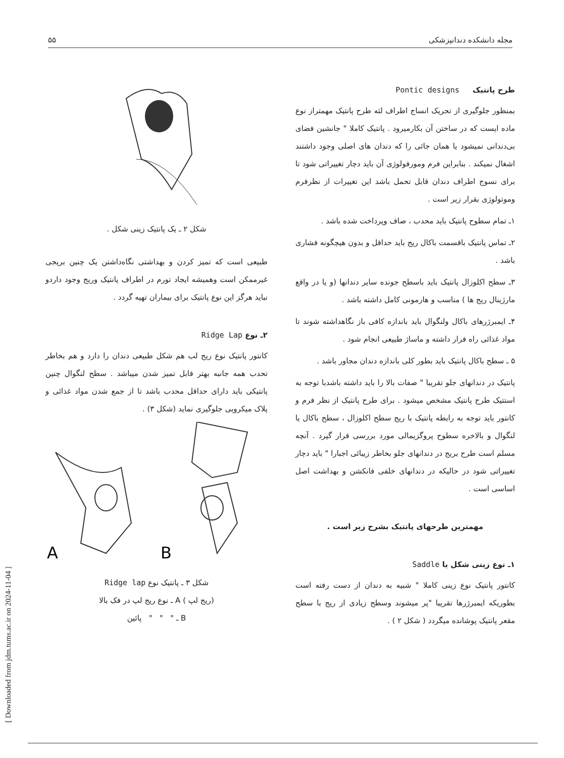[ Downloaded from jdm.tums.ac.ir on 2024-11-04 ]
مجله دانشکده دندانپزشکی ۵۵
طرح پانتیک Pontic designs
بمنظور جلوگیری از تحریک انساج اطراف لثه طرح پانتیک مهمتراز نوع ماده ایست که در ساختن آن بکارمیرود . پانتیک کاملا " جانشین فضای بی‌دندانی نمیشود یا همان جائی را که دندان های اصلی وجود داشتند اشغال نمیکند . بنابراین فرم ومورفولوژی آن باید دچار تغییراتی شود تا برای نسوج اطراف دندان قابل تحمل باشد این تغییرات از نظرفرم وموتولوژی بقرار زیر است .
۱ـ تمام سطوح پانتیک باید محدب ، صاف وپرداخت شده باشد .
۲ـ تماس پانتیک باقسمت باکال ریج باید حداقل و بدون هیچگونه فشاری باشد .
۳ـ سطح اکلوزال پانتیک باید باسطح جونده سایر دندانها (و یا در واقع مارژینال ریج ها ) مناسب و هارمونی کامل داشته باشد .
۴ـ ایمبرژرهای باکال ولنگوال باید باندازه کافی باز نگاهداشته شوند تا مواد غذائی راه فرار داشته و ماساژ طبیعی انجام شود .
۵ ـ سطح باکال پانتیک باید بطور کلی باندازه دندان مجاور باشد .
پانتیک در دندانهای جلو تقریبا " صفات بالا را باید داشته باشدبا توجه به استتیک طرح پانتیک مشخص میشود . برای طرح پانتیک از نظر فرم و کانتور باید توجه به رابطه پانتیک با ریج سطح اکلوزال ، سطح باکال یا لنگوال و بالاخره سطوح پروگزیمالی مورد بررسی قرار گیرد . آنچه مسلم است طرح بریج در دندانهای جلو بخاطر زیبائی اجبارا " باید دچار تغییراتی شود در حالیکه در دندانهای خلفی فانکشن و بهداشت اصل اساسی است .
مهمترین طرحهای پانتیک بشرح زیر است .
۱ـ نوع زینی شکل یا Saddle
کانتور پانتیک نوع زینی کاملا " شبیه به دندان از دست رفته است بطوریکه ایمبرژرها تقریبا "پر میشوند وسطح زیادی از ریج با سطح مقعر پانتیک پوشانده میگردد ( شکل ۲ ) .
شکل ۲ ـ یک پانتیک زینی شکل .
طبیعی است که تمیز کردن و بهداشتی نگاه‌داشتن یک چنین بریجی غیرممکن است وهمیشه ایجاد تورم در اطراف پانتیک وریج وجود داردو نباید هرگز این نوع پانتیک برای بیماران تهیه گردد .
۲ـ نوع Ridge Lap
کانتور پانتیک نوع ریج لب هم شکل طبیعی دندان را دارد و هم بخاطر تحدب همه جانبه بهتر قابل تمیز شدن میباشد . سطح لنگوال چنین پانتیکی باید دارای حداقل محدب باشد تا از جمع شدن مواد غذائی و پلاک میکروبی جلوگیری نماید (شکل ۳) .
A
B
شکل ۳ ـ پانتیک نوع Ridge lap
(ریج لپ ) A ـ نوع ریج لپ در فک بالا
B ـ " " " پائین